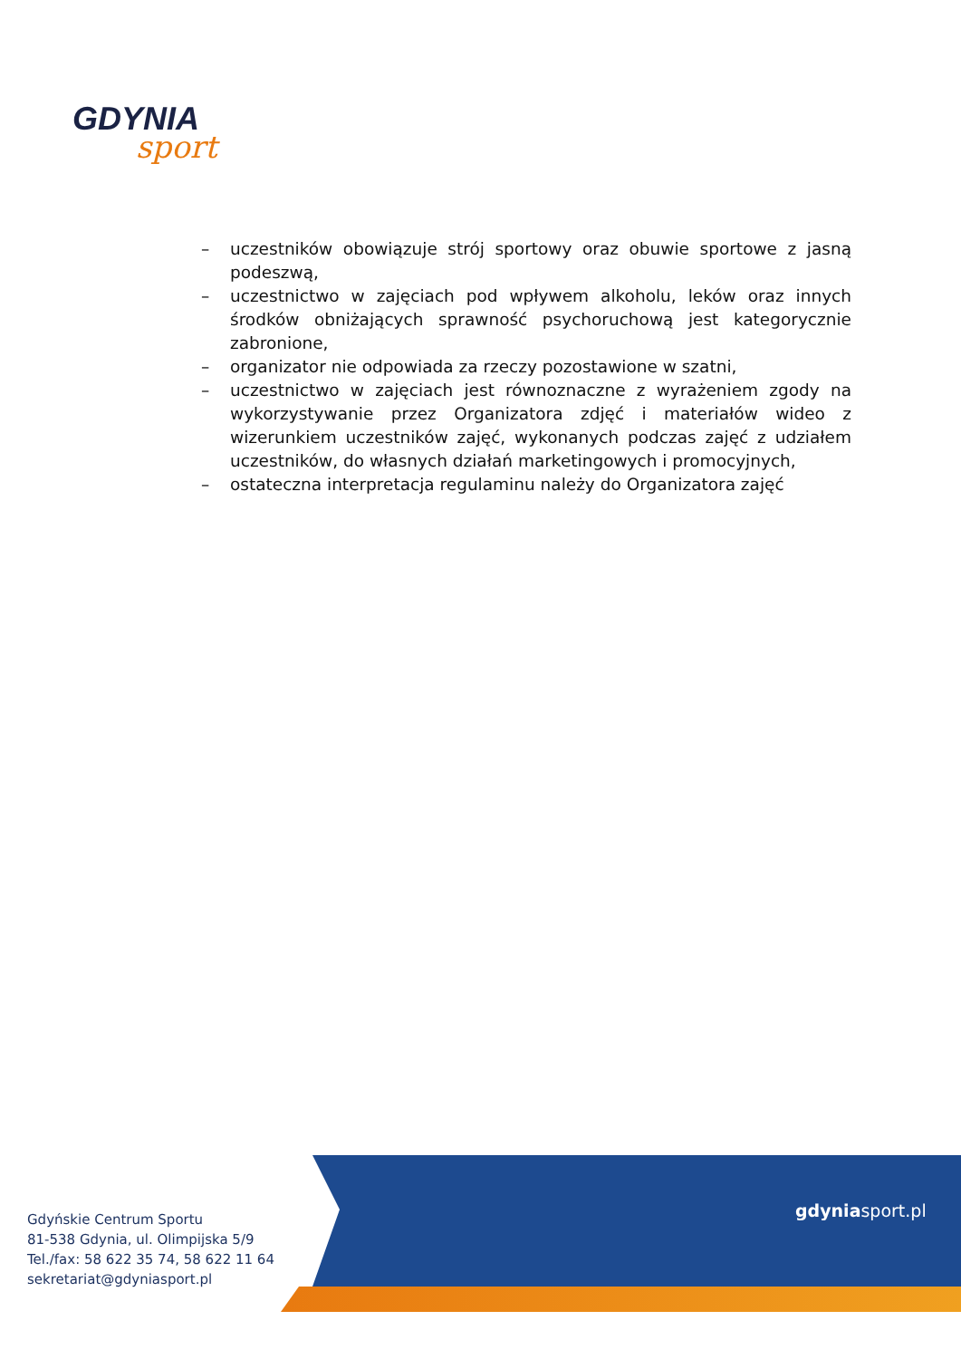GDYNIA
sport
– uczestników obowiązuje strój sportowy oraz obuwie sportowe z jasną podeszwą,
– uczestnictwo w zajęciach pod wpływem alkoholu, leków oraz innych środków obniżających sprawność psychoruchową jest kategorycznie zabronione,
– organizator nie odpowiada za rzeczy pozostawione w szatni,
– uczestnictwo w zajęciach jest równoznaczne z wyrażeniem zgody na wykorzystywanie przez Organizatora zdjęć i materiałów wideo z wizerunkiem uczestników zajęć, wykonanych podczas zajęć z udziałem uczestników, do własnych działań marketingowych i promocyjnych,
– ostateczna interpretacja regulaminu należy do Organizatora zajęć
Gdyńskie Centrum Sportu
81-538 Gdynia, ul. Olimpijska 5/9
Tel./fax: 58 622 35 74, 58 622 11 64
sekretariat@gdyniasport.pl
gdyniasport.pl